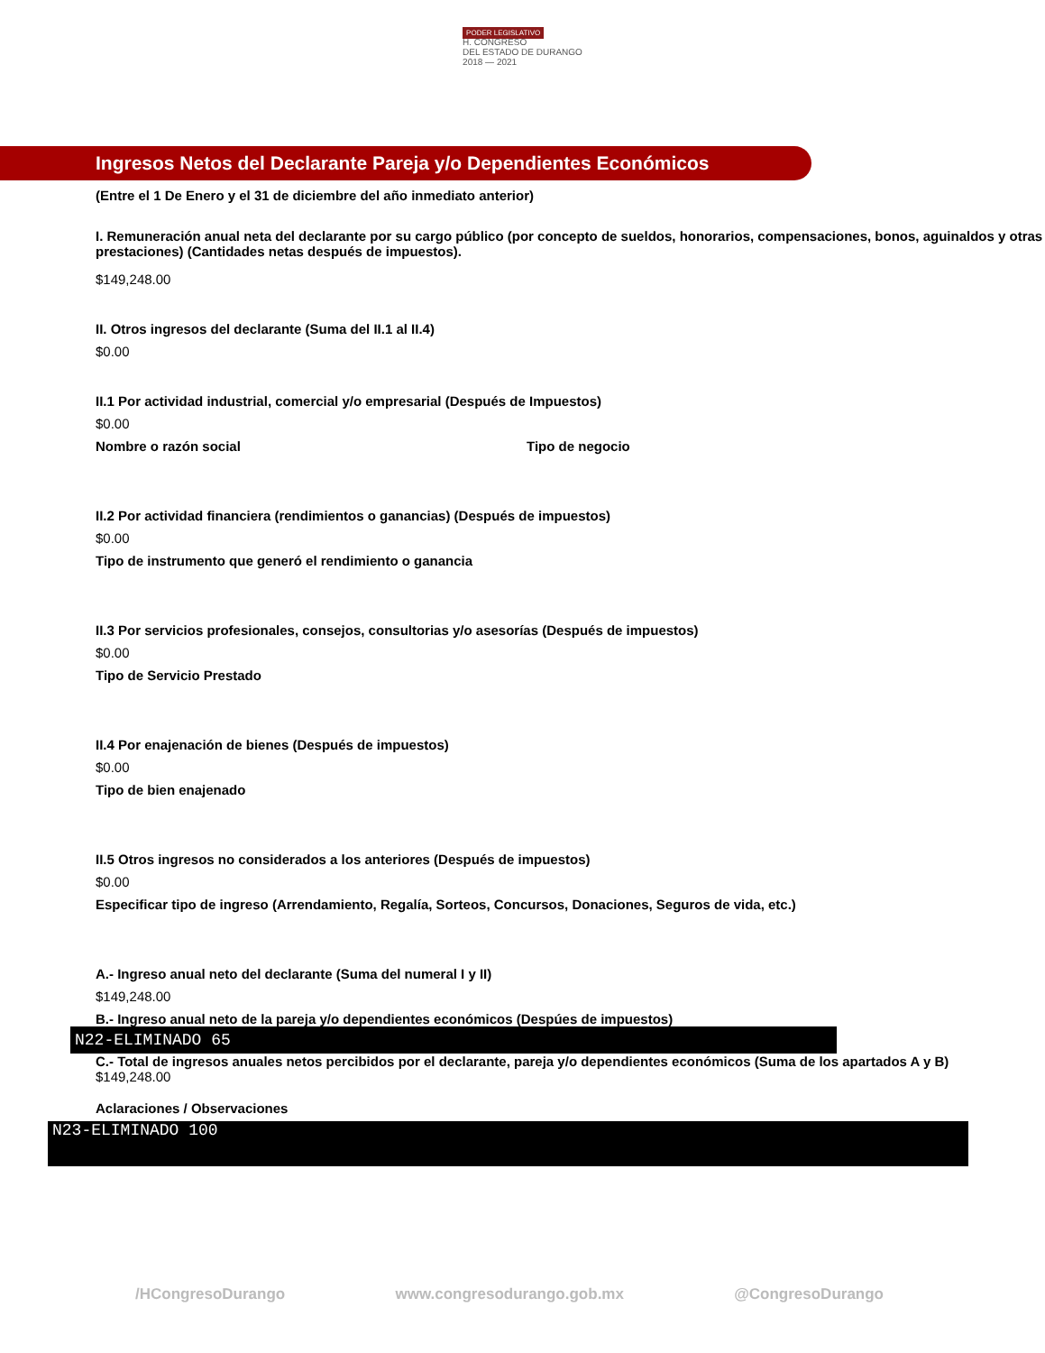PODER LEGISLATIVO
H. CONGRESO
DEL ESTADO DE DURANGO
2018 — 2021
Ingresos Netos del Declarante Pareja y/o Dependientes Económicos
(Entre el 1 De Enero y el 31 de diciembre del año inmediato anterior)
I. Remuneración anual neta del declarante por su cargo público (por concepto de sueldos, honorarios, compensaciones, bonos, aguinaldos y otras prestaciones) (Cantidades netas después de impuestos).
$149,248.00
II. Otros ingresos del declarante (Suma del II.1 al II.4)
$0.00
II.1 Por actividad industrial, comercial y/o empresarial (Después de Impuestos)
$0.00
Nombre o razón social Tipo de negocio
II.2 Por actividad financiera (rendimientos o ganancias) (Después de impuestos)
$0.00
Tipo de instrumento que generó el rendimiento o ganancia
II.3 Por servicios profesionales, consejos, consultorias y/o asesorías (Después de impuestos)
$0.00
Tipo de Servicio Prestado
II.4 Por enajenación de bienes (Después de impuestos)
$0.00
Tipo de bien enajenado
II.5 Otros ingresos no considerados a los anteriores (Después de impuestos)
$0.00
Especificar tipo de ingreso (Arrendamiento, Regalía, Sorteos, Concursos, Donaciones, Seguros de vida, etc.)
A.- Ingreso anual neto del declarante (Suma del numeral I y II)
$149,248.00
B.- Ingreso anual neto de la pareja y/o dependientes económicos (Despúes de impuestos)
N22-ELIMINADO 65
C.- Total de ingresos anuales netos percibidos por el declarante, pareja y/o dependientes económicos (Suma de los apartados A y B)
$149,248.00
Aclaraciones / Observaciones
N23-ELIMINADO 100
/HCongresoDurango www.congresodurango.gob.mx @CongresoDurango